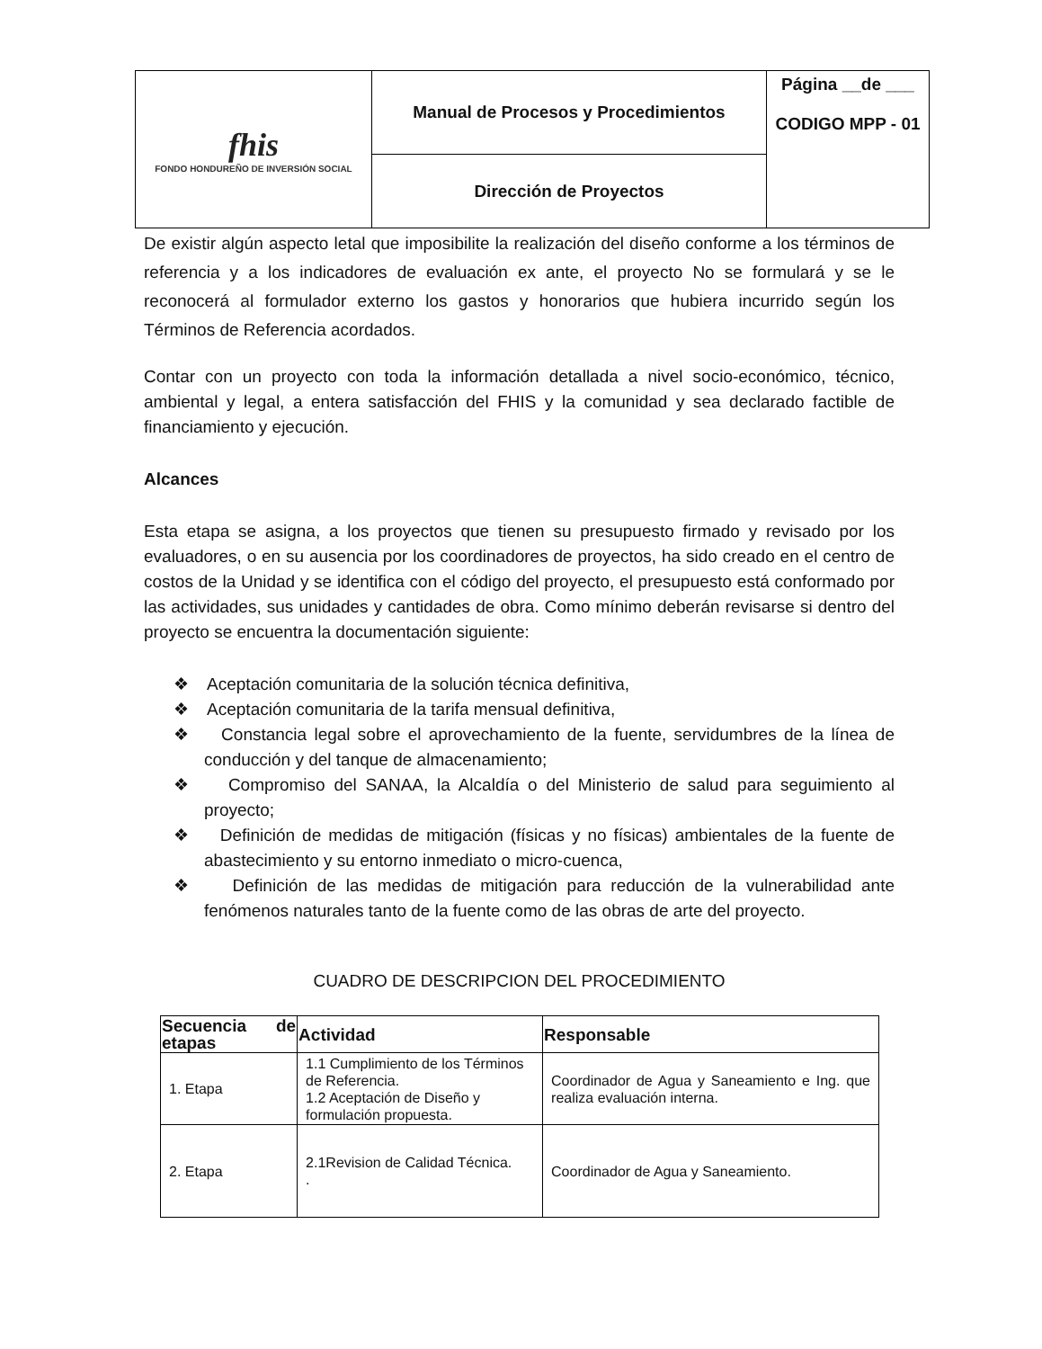| fhis FONDO HONDUREÑO DE INVERSIÓN SOCIAL | Manual de Procesos y Procedimientos | Página __de ___ CODIGO MPP - 01 |
| | Dirección de Proyectos | |
De existir algún aspecto letal que imposibilite la realización del diseño conforme a los términos de referencia y a los indicadores de evaluación ex ante, el proyecto No se formulará y se le reconocerá al formulador externo los gastos y honorarios que hubiera incurrido según los Términos de Referencia acordados.
Contar con un proyecto con toda la información detallada a nivel socio-económico, técnico, ambiental y legal, a entera satisfacción del FHIS y la comunidad y sea declarado factible de financiamiento y ejecución.
Alcances
Esta etapa se asigna, a los proyectos que tienen su presupuesto firmado y revisado por los evaluadores, o en su ausencia por los coordinadores de proyectos, ha sido creado en el centro de costos de la Unidad y se identifica con el código del proyecto, el presupuesto está conformado por las actividades, sus unidades y cantidades de obra. Como mínimo deberán revisarse si dentro del proyecto se encuentra la documentación siguiente:
❖ Aceptación comunitaria de la solución técnica definitiva,
❖ Aceptación comunitaria de la tarifa mensual definitiva,
❖ Constancia legal sobre el aprovechamiento de la fuente, servidumbres de la línea de conducción y del tanque de almacenamiento;
❖ Compromiso del SANAA, la Alcaldía o del Ministerio de salud para seguimiento al proyecto;
❖ Definición de medidas de mitigación (físicas y no físicas) ambientales de la fuente de abastecimiento y su entorno inmediato o micro-cuenca,
❖ Definición de las medidas de mitigación para reducción de la vulnerabilidad ante fenómenos naturales tanto de la fuente como de las obras de arte del proyecto.
CUADRO DE DESCRIPCION DEL PROCEDIMIENTO
| Secuencia de etapas | Actividad | Responsable |
| --- | --- | --- |
| 1. Etapa | 1.1 Cumplimiento de los Términos de Referencia. 1.2 Aceptación de Diseño y formulación propuesta. | Coordinador de Agua y Saneamiento e Ing. que realiza evaluación interna. |
| 2. Etapa | 2.1Revision de Calidad Técnica. . | Coordinador de Agua y Saneamiento. |